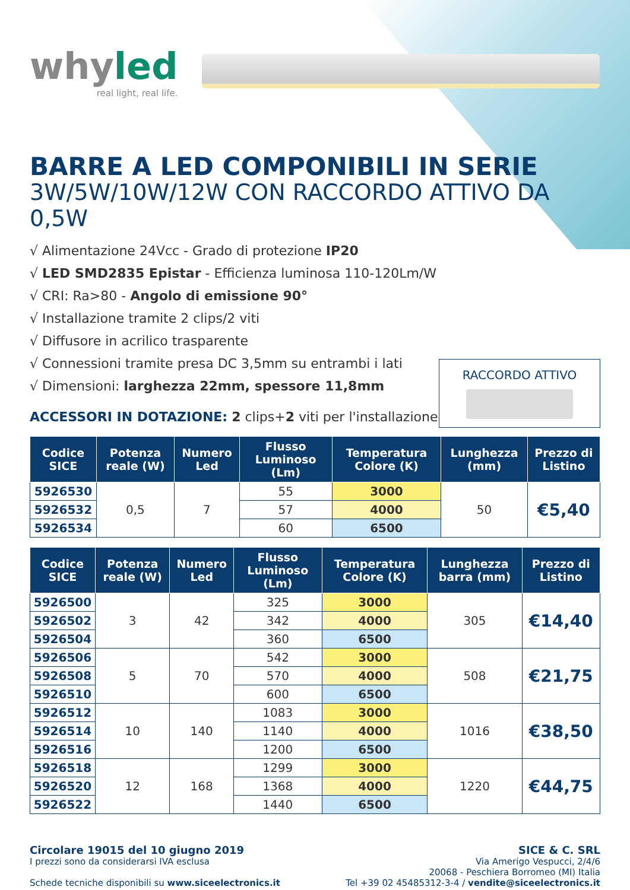whyled
real light, real life.
BARRE A LED COMPONIBILI IN SERIE
3W/5W/10W/12W CON RACCORDO ATTIVO DA 0,5W
√ Alimentazione 24Vcc - Grado di protezione IP20
√ LED SMD2835 Epistar - Efficienza luminosa 110-120Lm/W
√ CRI: Ra>80 - Angolo di emissione 90°
√ Installazione tramite 2 clips/2 viti
√ Diffusore in acrilico trasparente
√ Connessioni tramite presa DC 3,5mm su entrambi i lati
√ Dimensioni: larghezza 22mm, spessore 11,8mm
ACCESSORI IN DOTAZIONE: 2 clips+2 viti per l'installazione
RACCORDO ATTIVO
| Codice SICE | Potenza reale (W) | Numero Led | Flusso Luminoso (Lm) | Temperatura Colore (K) | Lunghezza (mm) | Prezzo di Listino |
| --- | --- | --- | --- | --- | --- | --- |
| 5926530 | 0,5 | 7 | 55 | 3000 | 50 | €5,40 |
| 5926532 | | | 57 | 4000 | | |
| 5926534 | | | 60 | 6500 | | |
| Codice SICE | Potenza reale (W) | Numero Led | Flusso Luminoso (Lm) | Temperatura Colore (K) | Lunghezza barra (mm) | Prezzo di Listino |
| --- | --- | --- | --- | --- | --- | --- |
| 5926500 | 3 | 42 | 325 | 3000 | 305 | €14,40 |
| 5926502 | | | 342 | 4000 | | |
| 5926504 | | | 360 | 6500 | | |
| 5926506 | 5 | 70 | 542 | 3000 | 508 | €21,75 |
| 5926508 | | | 570 | 4000 | | |
| 5926510 | | | 600 | 6500 | | |
| 5926512 | 10 | 140 | 1083 | 3000 | 1016 | €38,50 |
| 5926514 | | | 1140 | 4000 | | |
| 5926516 | | | 1200 | 6500 | | |
| 5926518 | 12 | 168 | 1299 | 3000 | 1220 | €44,75 |
| 5926520 | | | 1368 | 4000 | | |
| 5926522 | | | 1440 | 6500 | | |
Circolare 19015 del 10 giugno 2019
I prezzi sono da considerarsi IVA esclusa
Schede tecniche disponibili su www.siceelectronics.it
SICE & C. SRL
Via Amerigo Vespucci, 2/4/6
20068 - Peschiera Borromeo (MI) Italia
Tel +39 02 45485312-3-4 / vendite@siceelectronics.it